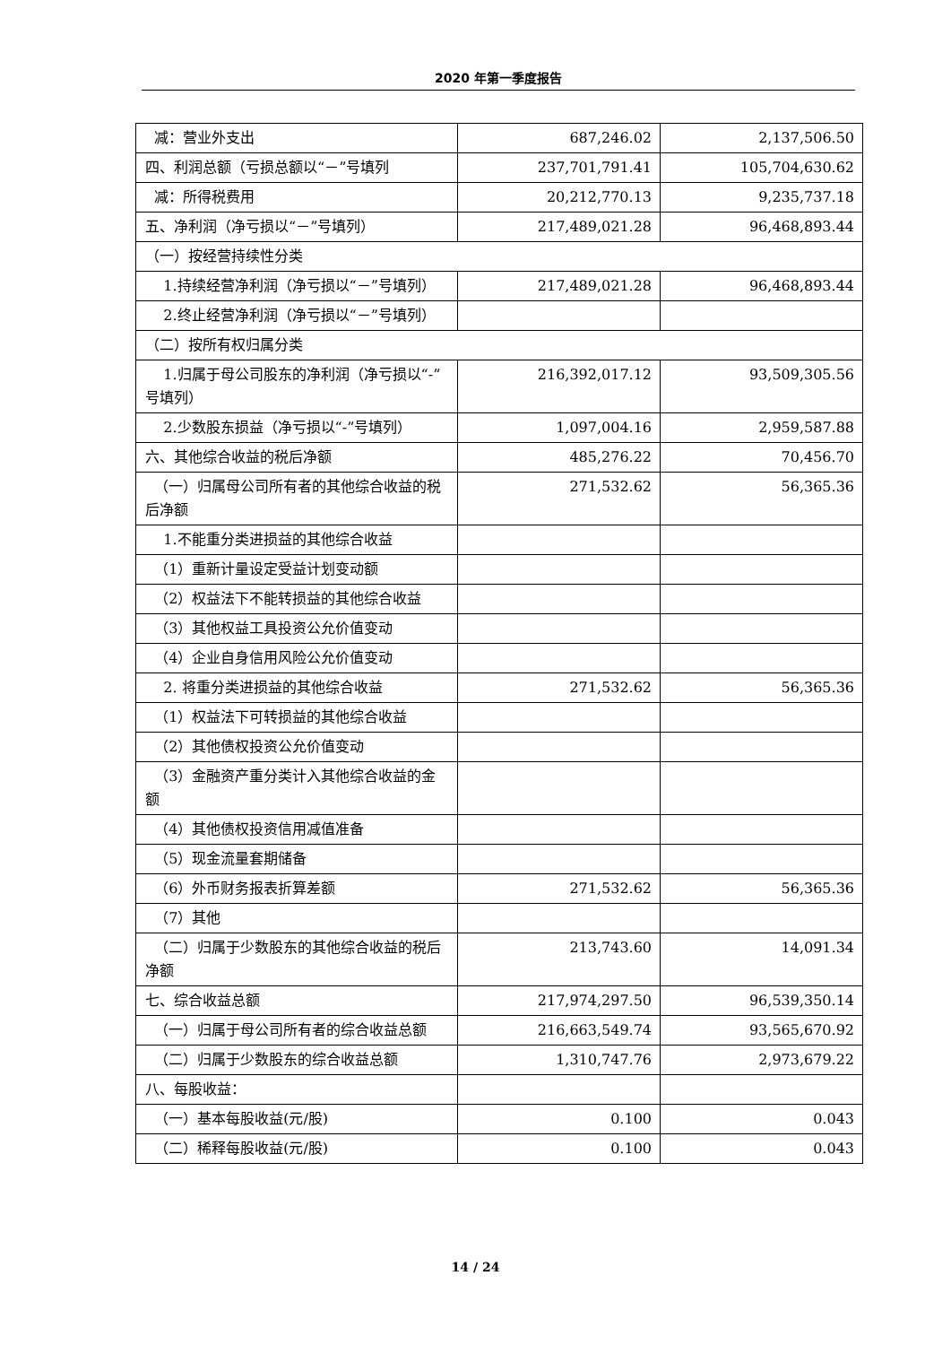2020 年第一季度报告
| 减：营业外支出 | 687,246.02 | 2,137,506.50 |
| 四、利润总额（亏损总额以“－”号填列 | 237,701,791.41 | 105,704,630.62 |
| 减：所得税费用 | 20,212,770.13 | 9,235,737.18 |
| 五、净利润（净亏损以“－”号填列） | 217,489,021.28 | 96,468,893.44 |
| （一）按经营持续性分类 | | |
| 1.持续经营净利润（净亏损以“－”号填列） | 217,489,021.28 | 96,468,893.44 |
| 2.终止经营净利润（净亏损以“－”号填列） | | |
| （二）按所有权归属分类 | | |
| 1.归属于母公司股东的净利润（净亏损以“-”号填列） | 216,392,017.12 | 93,509,305.56 |
| 2.少数股东损益（净亏损以“-”号填列） | 1,097,004.16 | 2,959,587.88 |
| 六、其他综合收益的税后净额 | 485,276.22 | 70,456.70 |
| （一）归属母公司所有者的其他综合收益的税后净额 | 271,532.62 | 56,365.36 |
| 1.不能重分类进损益的其他综合收益 | | |
| （1）重新计量设定受益计划变动额 | | |
| （2）权益法下不能转损益的其他综合收益 | | |
| （3）其他权益工具投资公允价值变动 | | |
| （4）企业自身信用风险公允价值变动 | | |
| 2. 将重分类进损益的其他综合收益 | 271,532.62 | 56,365.36 |
| （1）权益法下可转损益的其他综合收益 | | |
| （2）其他债权投资公允价值变动 | | |
| （3）金融资产重分类计入其他综合收益的金额 | | |
| （4）其他债权投资信用减值准备 | | |
| （5）现金流量套期储备 | | |
| （6）外币财务报表折算差额 | 271,532.62 | 56,365.36 |
| （7）其他 | | |
| （二）归属于少数股东的其他综合收益的税后净额 | 213,743.60 | 14,091.34 |
| 七、综合收益总额 | 217,974,297.50 | 96,539,350.14 |
| （一）归属于母公司所有者的综合收益总额 | 216,663,549.74 | 93,565,670.92 |
| （二）归属于少数股东的综合收益总额 | 1,310,747.76 | 2,973,679.22 |
| 八、每股收益： | | |
| （一）基本每股收益(元/股) | 0.100 | 0.043 |
| （二）稀释每股收益(元/股) | 0.100 | 0.043 |
14 / 24